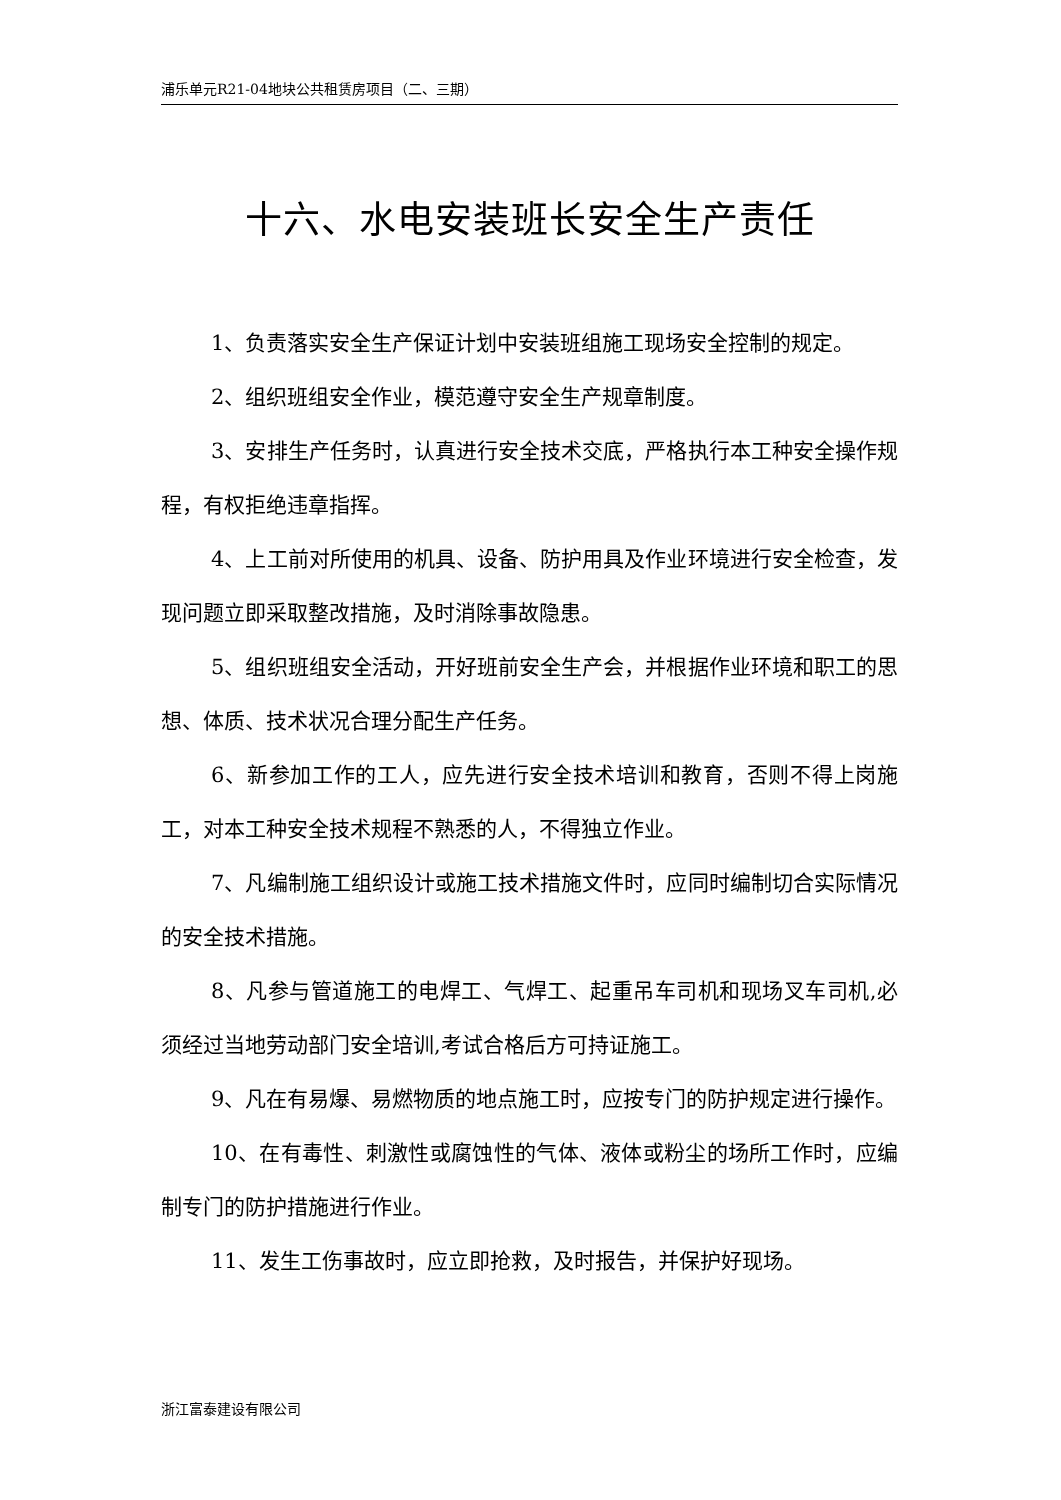浦乐单元R21-04地块公共租赁房项目（二、三期）
十六、水电安装班长安全生产责任
1、负责落实安全生产保证计划中安装班组施工现场安全控制的规定。
2、组织班组安全作业，模范遵守安全生产规章制度。
3、安排生产任务时，认真进行安全技术交底，严格执行本工种安全操作规程，有权拒绝违章指挥。
4、上工前对所使用的机具、设备、防护用具及作业环境进行安全检查，发现问题立即采取整改措施，及时消除事故隐患。
5、组织班组安全活动，开好班前安全生产会，并根据作业环境和职工的思想、体质、技术状况合理分配生产任务。
6、新参加工作的工人，应先进行安全技术培训和教育，否则不得上岗施工，对本工种安全技术规程不熟悉的人，不得独立作业。
7、凡编制施工组织设计或施工技术措施文件时，应同时编制切合实际情况的安全技术措施。
8、凡参与管道施工的电焊工、气焊工、起重吊车司机和现场叉车司机,必须经过当地劳动部门安全培训,考试合格后方可持证施工。
9、凡在有易爆、易燃物质的地点施工时，应按专门的防护规定进行操作。
10、在有毒性、刺激性或腐蚀性的气体、液体或粉尘的场所工作时，应编制专门的防护措施进行作业。
11、发生工伤事故时，应立即抢救，及时报告，并保护好现场。
浙江富泰建设有限公司